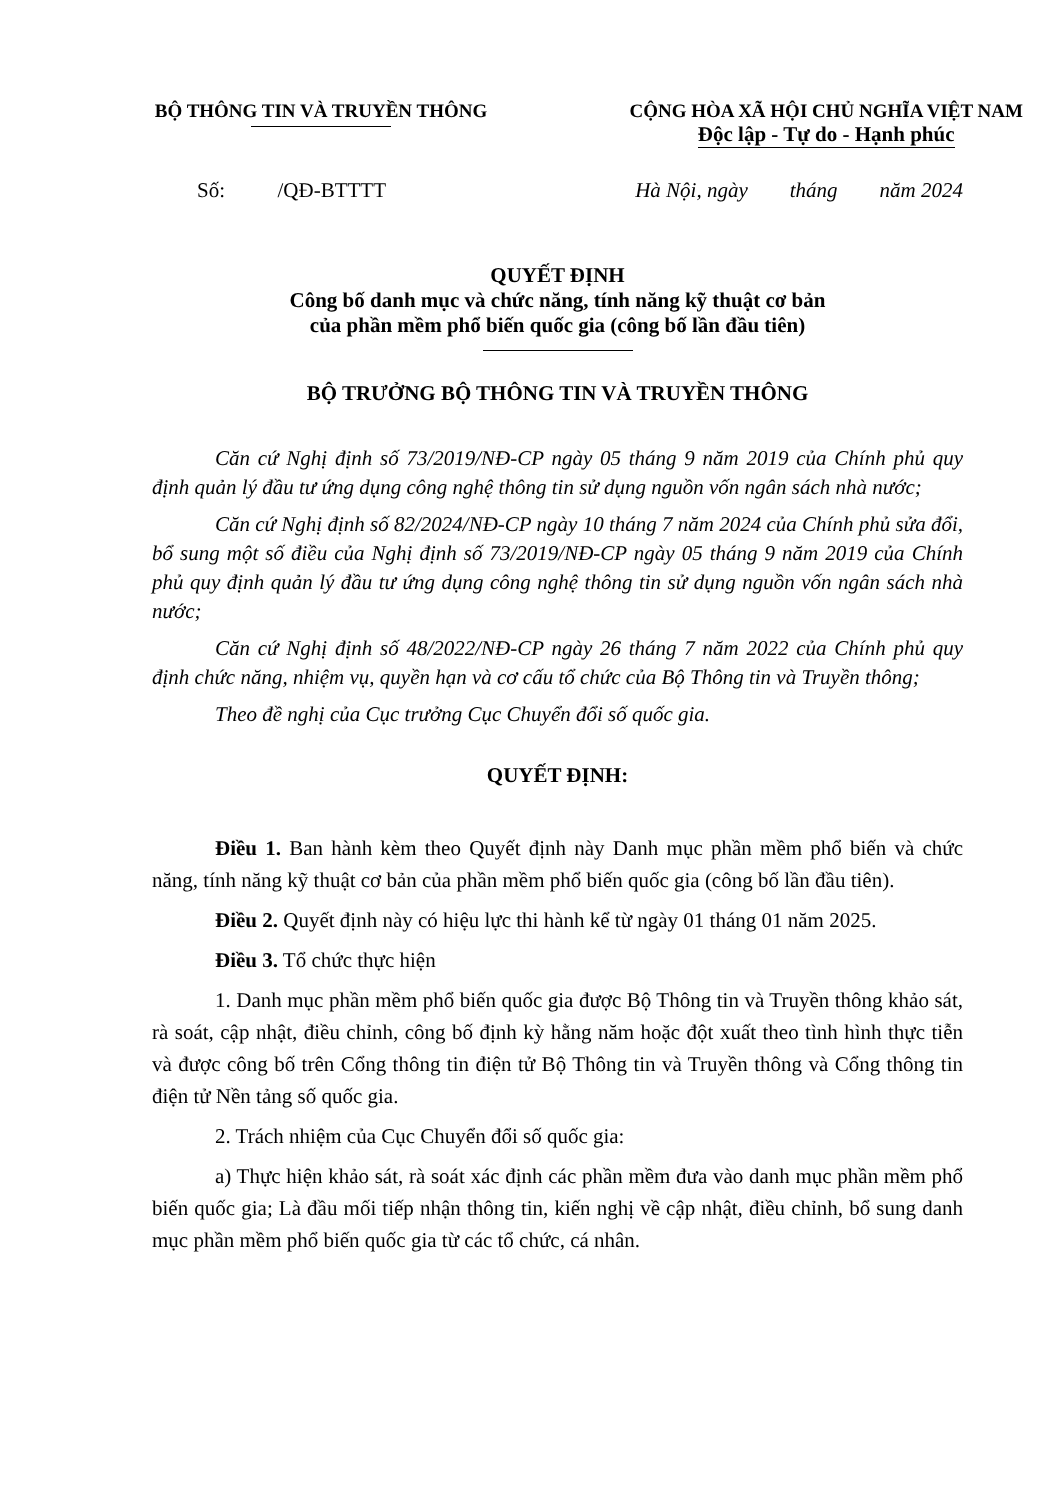BỘ THÔNG TIN VÀ TRUYỀN THÔNG CỘNG HÒA XÃ HỘI CHỦ NGHĨA VIỆT NAM
Độc lập - Tự do - Hạnh phúc
Số: /QĐ-BTTTT Hà Nội, ngày tháng năm 2024
QUYẾT ĐỊNH
Công bố danh mục và chức năng, tính năng kỹ thuật cơ bản
của phần mềm phổ biến quốc gia (công bố lần đầu tiên)
BỘ TRƯỞNG BỘ THÔNG TIN VÀ TRUYỀN THÔNG
Căn cứ Nghị định số 73/2019/NĐ-CP ngày 05 tháng 9 năm 2019 của Chính phủ quy định quản lý đầu tư ứng dụng công nghệ thông tin sử dụng nguồn vốn ngân sách nhà nước;
Căn cứ Nghị định số 82/2024/NĐ-CP ngày 10 tháng 7 năm 2024 của Chính phủ sửa đổi, bổ sung một số điều của Nghị định số 73/2019/NĐ-CP ngày 05 tháng 9 năm 2019 của Chính phủ quy định quản lý đầu tư ứng dụng công nghệ thông tin sử dụng nguồn vốn ngân sách nhà nước;
Căn cứ Nghị định số 48/2022/NĐ-CP ngày 26 tháng 7 năm 2022 của Chính phủ quy định chức năng, nhiệm vụ, quyền hạn và cơ cấu tổ chức của Bộ Thông tin và Truyền thông;
Theo đề nghị của Cục trưởng Cục Chuyển đổi số quốc gia.
QUYẾT ĐỊNH:
Điều 1. Ban hành kèm theo Quyết định này Danh mục phần mềm phổ biến và chức năng, tính năng kỹ thuật cơ bản của phần mềm phổ biến quốc gia (công bố lần đầu tiên).
Điều 2. Quyết định này có hiệu lực thi hành kể từ ngày 01 tháng 01 năm 2025.
Điều 3. Tổ chức thực hiện
1. Danh mục phần mềm phổ biến quốc gia được Bộ Thông tin và Truyền thông khảo sát, rà soát, cập nhật, điều chỉnh, công bố định kỳ hằng năm hoặc đột xuất theo tình hình thực tiễn và được công bố trên Cổng thông tin điện tử Bộ Thông tin và Truyền thông và Cổng thông tin điện tử Nền tảng số quốc gia.
2. Trách nhiệm của Cục Chuyển đổi số quốc gia:
a) Thực hiện khảo sát, rà soát xác định các phần mềm đưa vào danh mục phần mềm phổ biến quốc gia; Là đầu mối tiếp nhận thông tin, kiến nghị về cập nhật, điều chỉnh, bổ sung danh mục phần mềm phổ biến quốc gia từ các tổ chức, cá nhân.